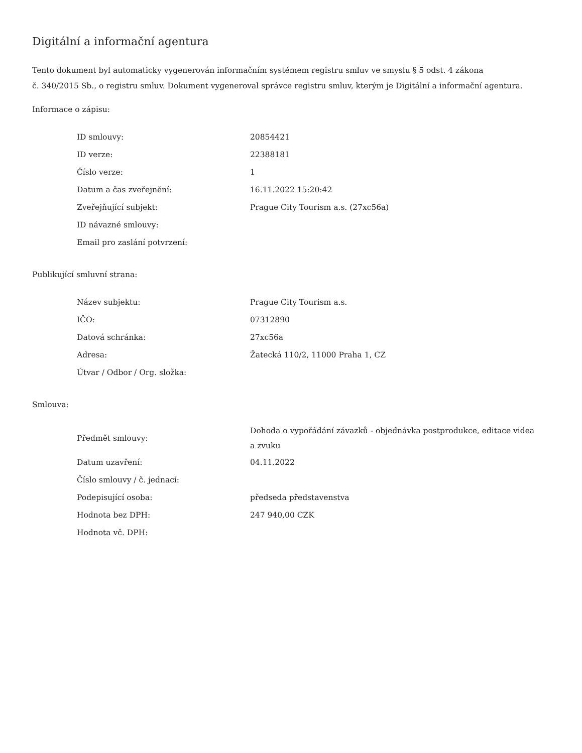Digitální a informační agentura
Tento dokument byl automaticky vygenerován informačním systémem registru smluv ve smyslu § 5 odst. 4 zákona
č. 340/2015 Sb., o registru smluv. Dokument vygeneroval správce registru smluv, kterým je Digitální a informační agentura.
Informace o zápisu:
| ID smlouvy: | 20854421 |
| ID verze: | 22388181 |
| Číslo verze: | 1 |
| Datum a čas zveřejnění: | 16.11.2022 15:20:42 |
| Zveřejňující subjekt: | Prague City Tourism a.s. (27xc56a) |
| ID návazné smlouvy: | |
| Email pro zaslání potvrzení: | |
Publikující smluvní strana:
| Název subjektu: | Prague City Tourism a.s. |
| IČO: | 07312890 |
| Datová schránka: | 27xc56a |
| Adresa: | Žatecká 110/2, 11000 Praha 1, CZ |
| Útvar / Odbor / Org. složka: | |
Smlouva:
| Předmět smlouvy: | Dohoda o vypořádání závazků - objednávka postprodukce, editace videa a zvuku |
| Datum uzavření: | 04.11.2022 |
| Číslo smlouvy / č. jednací: | |
| Podepisující osoba: | předseda představenstva |
| Hodnota bez DPH: | 247 940,00 CZK |
| Hodnota vč. DPH: | |